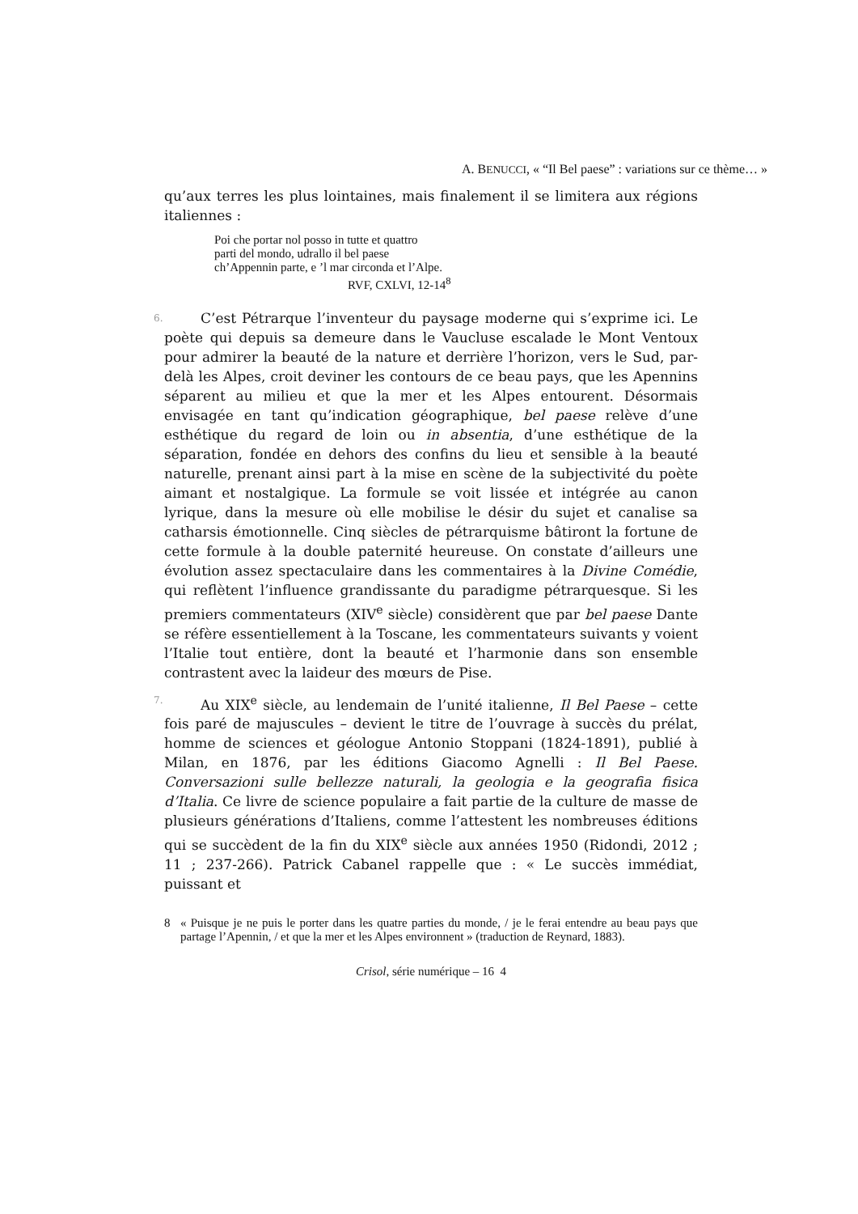A. BENUCCI, « “Il Bel paese” : variations sur ce thème… »
qu’aux terres les plus lointaines, mais finalement il se limitera aux régions italiennes :
Poi che portar nol posso in tutte et quattro
parti del mondo, udrallo il bel paese
ch’Appennin parte, e ’l mar circonda et l’Alpe.
RVF, CXLVI, 12-14<sup>8</sup>
6. C’est Pétrarque l’inventeur du paysage moderne qui s’exprime ici. Le poète qui depuis sa demeure dans le Vaucluse escalade le Mont Ventoux pour admirer la beauté de la nature et derrière l’horizon, vers le Sud, par-delà les Alpes, croit deviner les contours de ce beau pays, que les Apennins séparent au milieu et que la mer et les Alpes entourent. Désormais envisagée en tant qu’indication géographique, bel paese relève d’une esthétique du regard de loin ou in absentia, d’une esthétique de la séparation, fondée en dehors des confins du lieu et sensible à la beauté naturelle, prenant ainsi part à la mise en scène de la subjectivité du poète aimant et nostalgique. La formule se voit lissée et intégrée au canon lyrique, dans la mesure où elle mobilise le désir du sujet et canalise sa catharsis émotionnelle. Cinq siècles de pétrarquisme bâtiront la fortune de cette formule à la double paternité heureuse. On constate d’ailleurs une évolution assez spectaculaire dans les commentaires à la Divine Comédie, qui reflètent l’influence grandissante du paradigme pétrarquesque. Si les premiers commentateurs (XIV<sup>e</sup> siècle) considèrent que par bel paese Dante se réfère essentiellement à la Toscane, les commentateurs suivants y voient l’Italie tout entière, dont la beauté et l’harmonie dans son ensemble contrastent avec la laideur des mœurs de Pise.
7. Au XIX<sup>e</sup> siècle, au lendemain de l’unité italienne, Il Bel Paese – cette fois paré de majuscules – devient le titre de l’ouvrage à succès du prélat, homme de sciences et géologue Antonio Stoppani (1824-1891), publié à Milan, en 1876, par les éditions Giacomo Agnelli : Il Bel Paese. Conversazioni sulle bellezze naturali, la geologia e la geografia fisica d’Italia. Ce livre de science populaire a fait partie de la culture de masse de plusieurs générations d’Italiens, comme l’attestent les nombreuses éditions qui se succèdent de la fin du XIX<sup>e</sup> siècle aux années 1950 (Ridondi, 2012 ; 11 ; 237-266). Patrick Cabanel rappelle que : « Le succès immédiat, puissant et
8 « Puisque je ne puis le porter dans les quatre parties du monde, / je le ferai entendre au beau pays que partage l’Apennin, / et que la mer et les Alpes environnent » (traduction de Reynard, 1883).
Crisol, série numérique – 16 4